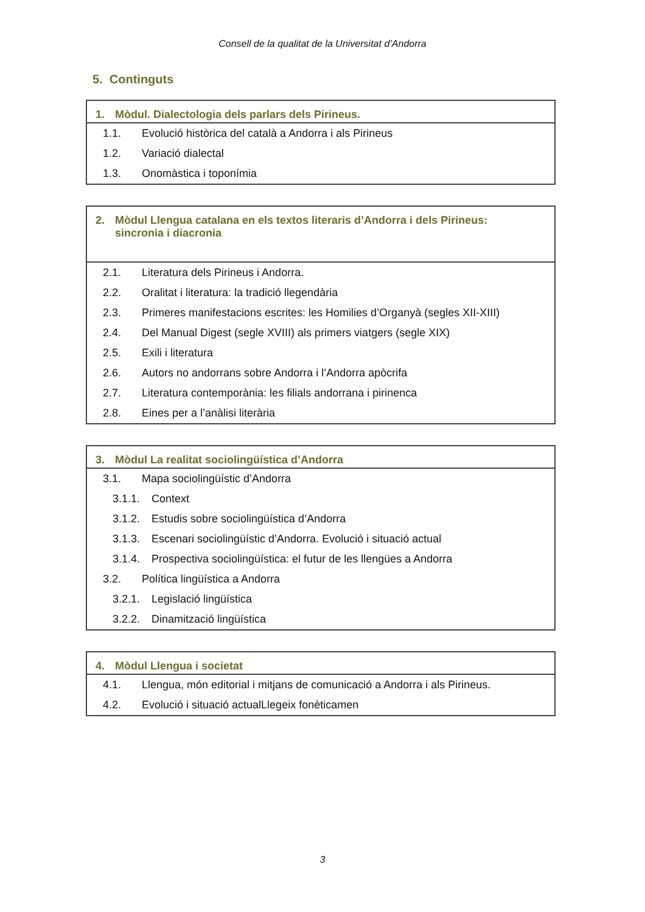Consell de la qualitat de la Universitat d’Andorra
5. Continguts
| 1. Mòdul. Dialectologia dels parlars dels Pirineus. |
| --- |
| 1.1. Evolució històrica del català a Andorra i als Pirineus |
| 1.2. Variació dialectal |
| 1.3. Onomàstica i toponímia |
| 2. Mòdul Llengua catalana en els textos literaris d’Andorra i dels Pirineus: sincronia i diacronia |
| --- |
| 2.1. Literatura dels Pirineus i Andorra. |
| 2.2. Oralitat i literatura: la tradició llegendària |
| 2.3. Primeres manifestacions escrites: les Homilies d’Organyà (segles XII-XIII) |
| 2.4. Del Manual Digest (segle XVIII) als primers viatgers (segle XIX) |
| 2.5. Exili i literatura |
| 2.6. Autors no andorrans sobre Andorra i l’Andorra apòcrifa |
| 2.7. Literatura contemporània: les filials andorrana i pirinenca |
| 2.8. Eines per a l’anàlisi literària |
| 3. Mòdul La realitat sociolingüística d’Andorra |
| --- |
| 3.1. Mapa sociolingüístic d’Andorra |
| 3.1.1. Context |
| 3.1.2. Estudis sobre sociolingüística d’Andorra |
| 3.1.3. Escenari sociolingüístic d’Andorra. Evolució i situació actual |
| 3.1.4. Prospectiva sociolingüística: el futur de les llengües a Andorra |
| 3.2. Política lingüística a Andorra |
| 3.2.1. Legislació lingüística |
| 3.2.2. Dinamització lingüística |
| 4. Mòdul Llengua i societat |
| --- |
| 4.1. Llengua, món editorial i mitjans de comunicació a Andorra i als Pirineus. |
| 4.2. Evolució i situació actualLlegeix fonèticamen |
3